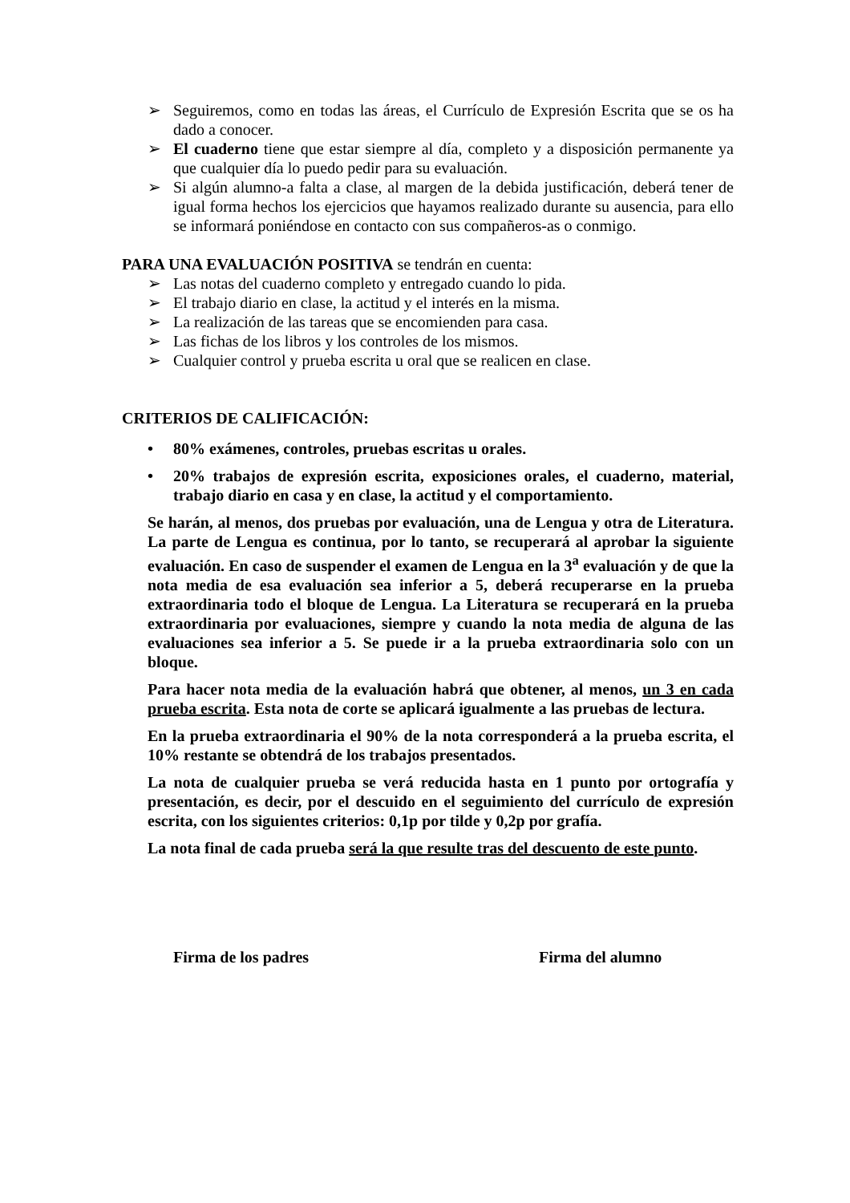➢ Seguiremos, como en todas las áreas, el Currículo de Expresión Escrita que se os ha dado a conocer.
➢ El cuaderno tiene que estar siempre al día, completo y a disposición permanente ya que cualquier día lo puedo pedir para su evaluación.
➢ Si algún alumno-a falta a clase, al margen de la debida justificación, deberá tener de igual forma hechos los ejercicios que hayamos realizado durante su ausencia, para ello se informará poniéndose en contacto con sus compañeros-as o conmigo.
PARA UNA EVALUACIÓN POSITIVA se tendrán en cuenta:
➢ Las notas del cuaderno completo y entregado cuando lo pida.
➢ El trabajo diario en clase, la actitud y el interés en la misma.
➢ La realización de las tareas que se encomienden para casa.
➢ Las fichas de los libros y los controles de los mismos.
➢ Cualquier control y prueba escrita u oral que se realicen en clase.
CRITERIOS DE CALIFICACIÓN:
• 80% exámenes, controles, pruebas escritas u orales.
• 20% trabajos de expresión escrita, exposiciones orales, el cuaderno, material, trabajo diario en casa y en clase, la actitud y el comportamiento.
Se harán, al menos, dos pruebas por evaluación, una de Lengua y otra de Literatura. La parte de Lengua es continua, por lo tanto, se recuperará al aprobar la siguiente evaluación. En caso de suspender el examen de Lengua en la 3<sup>a</sup> evaluación y de que la nota media de esa evaluación sea inferior a 5, deberá recuperarse en la prueba extraordinaria todo el bloque de Lengua. La Literatura se recuperará en la prueba extraordinaria por evaluaciones, siempre y cuando la nota media de alguna de las evaluaciones sea inferior a 5. Se puede ir a la prueba extraordinaria solo con un bloque.
Para hacer nota media de la evaluación habrá que obtener, al menos, un 3 en cada prueba escrita. Esta nota de corte se aplicará igualmente a las pruebas de lectura.
En la prueba extraordinaria el 90% de la nota corresponderá a la prueba escrita, el 10% restante se obtendrá de los trabajos presentados.
La nota de cualquier prueba se verá reducida hasta en 1 punto por ortografía y presentación, es decir, por el descuido en el seguimiento del currículo de expresión escrita, con los siguientes criterios: 0,1p por tilde y 0,2p por grafía.
La nota final de cada prueba será la que resulte tras del descuento de este punto.
Firma de los padres Firma del alumno